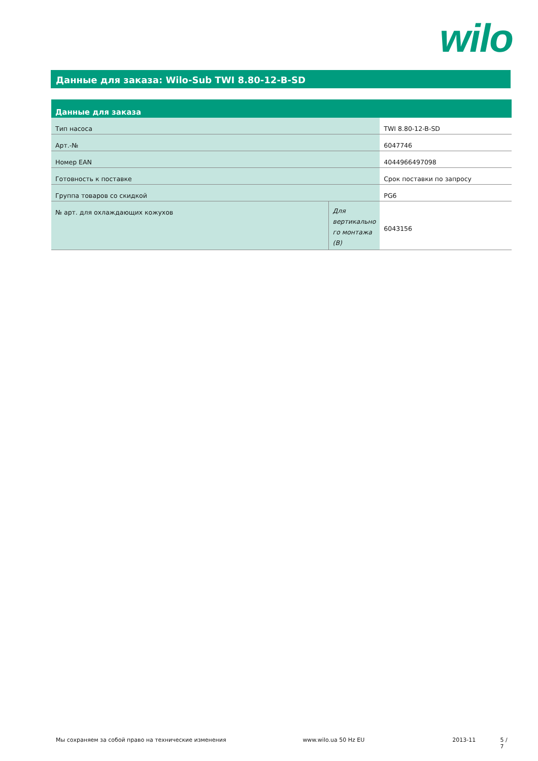wilo
Данные для заказа: Wilo-Sub TWI 8.80-12-B-SD
| Данные для заказа | | |
| --- | --- | --- |
| Тип насоса | | TWI 8.80-12-B-SD |
| Арт.-№ | | 6047746 |
| Номер EAN | | 4044966497098 |
| Готовность к поставке | | Срок поставки по запросу |
| Группа товаров со скидкой | | PG6 |
| № арт. для охлаждающих кожухов | Для вертикально го монтажа (В) | 6043156 |
Мы сохраняем за собой право на технические изменения www.wilo.ua 50 Hz EU 2013-11 5 / 7